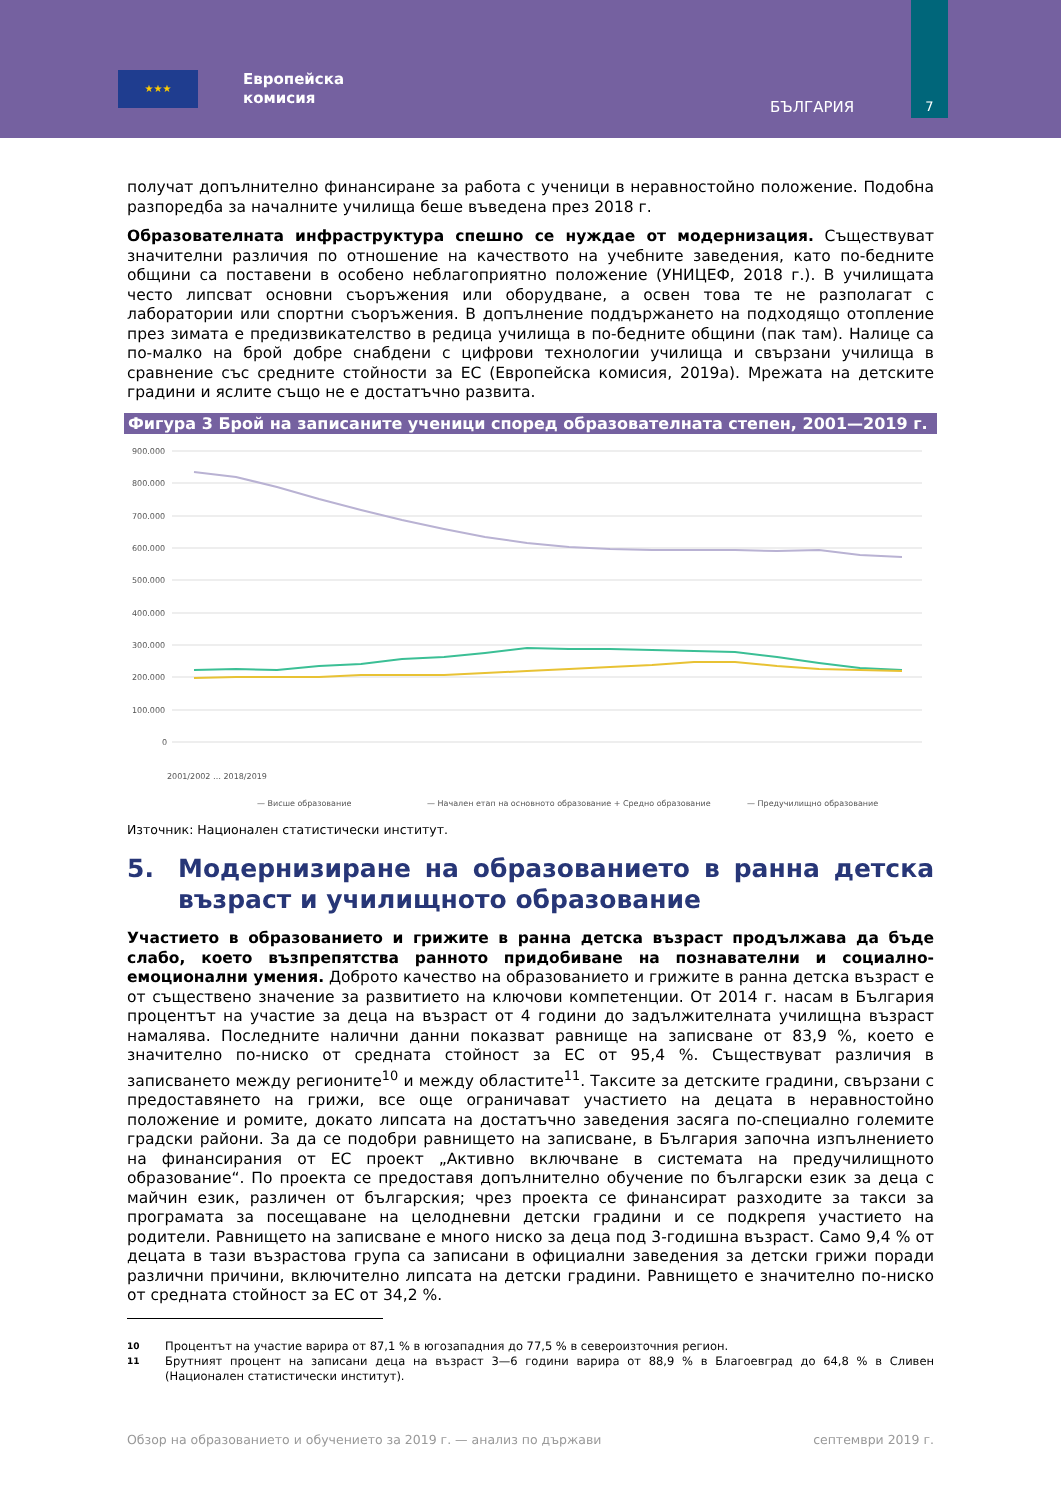★★★
Европейска
комисия
БЪЛГАРИЯ
7
получат допълнително финансиране за работа с ученици в неравностойно положение. Подобна разпоредба за началните училища беше въведена през 2018 г.
Образователната инфраструктура спешно се нуждае от модернизация. Съществуват значителни различия по отношение на качеството на учебните заведения, като по-бедните общини са поставени в особено неблагоприятно положение (УНИЦЕФ, 2018 г.). В училищата често липсват основни съоръжения или оборудване, а освен това те не разполагат с лаборатории или спортни съоръжения. В допълнение поддържането на подходящо отопление през зимата е предизвикателство в редица училища в по-бедните общини (пак там). Налице са по-малко на брой добре снабдени с цифрови технологии училища и свързани училища в сравнение със средните стойности за ЕС (Европейска комисия, 2019a). Мрежата на детските градини и яслите също не е достатъчно развита.
Фигура 3 Брой на записаните ученици според образователната степен, 2001—2019 г.
900.000
800.000
700.000
600.000
500.000
400.000
300.000
200.000
100.000
0
2001/2002 … 2018/2019
— Висше образование
— Начален етап на основното образование + Средно образование
— Предучилищно образование
Източник: Национален статистически институт.
5. Модернизиране на образованието в ранна детска възраст и училищното образование
Участието в образованието и грижите в ранна детска възраст продължава да бъде слабо, което възпрепятства ранното придобиване на познавателни и социално-емоционални умения. Доброто качество на образованието и грижите в ранна детска възраст е от съществено значение за развитието на ключови компетенции. От 2014 г. насам в България процентът на участие за деца на възраст от 4 години до задължителната училищна възраст намалява. Последните налични данни показват равнище на записване от 83,9 %, което е значително по-ниско от средната стойност за ЕС от 95,4 %. Съществуват различия в записването между регионите<sup>10</sup> и между областите<sup>11</sup>. Таксите за детските градини, свързани с предоставянето на грижи, все още ограничават участието на децата в неравностойно положение и ромите, докато липсата на достатъчно заведения засяга по-специално големите градски райони. За да се подобри равнището на записване, в България започна изпълнението на финансирания от ЕС проект „Активно включване в системата на предучилищното образование“. По проекта се предоставя допълнително обучение по български език за деца с майчин език, различен от българския; чрез проекта се финансират разходите за такси за програмата за посещаване на целодневни детски градини и се подкрепя участието на родители. Равнището на записване е много ниско за деца под 3-годишна възраст. Само 9,4 % от децата в тази възрастова група са записани в официални заведения за детски грижи поради различни причини, включително липсата на детски градини. Равнището е значително по-ниско от средната стойност за ЕС от 34,2 %.
10 Процентът на участие варира от 87,1 % в югозападния до 77,5 % в североизточния регион.
11 Брутният процент на записани деца на възраст 3—6 години варира от 88,9 % в Благоевград до 64,8 % в Сливен (Национален статистически институт).
Обзор на образованието и обучението за 2019 г. — анализ по държави септември 2019 г.